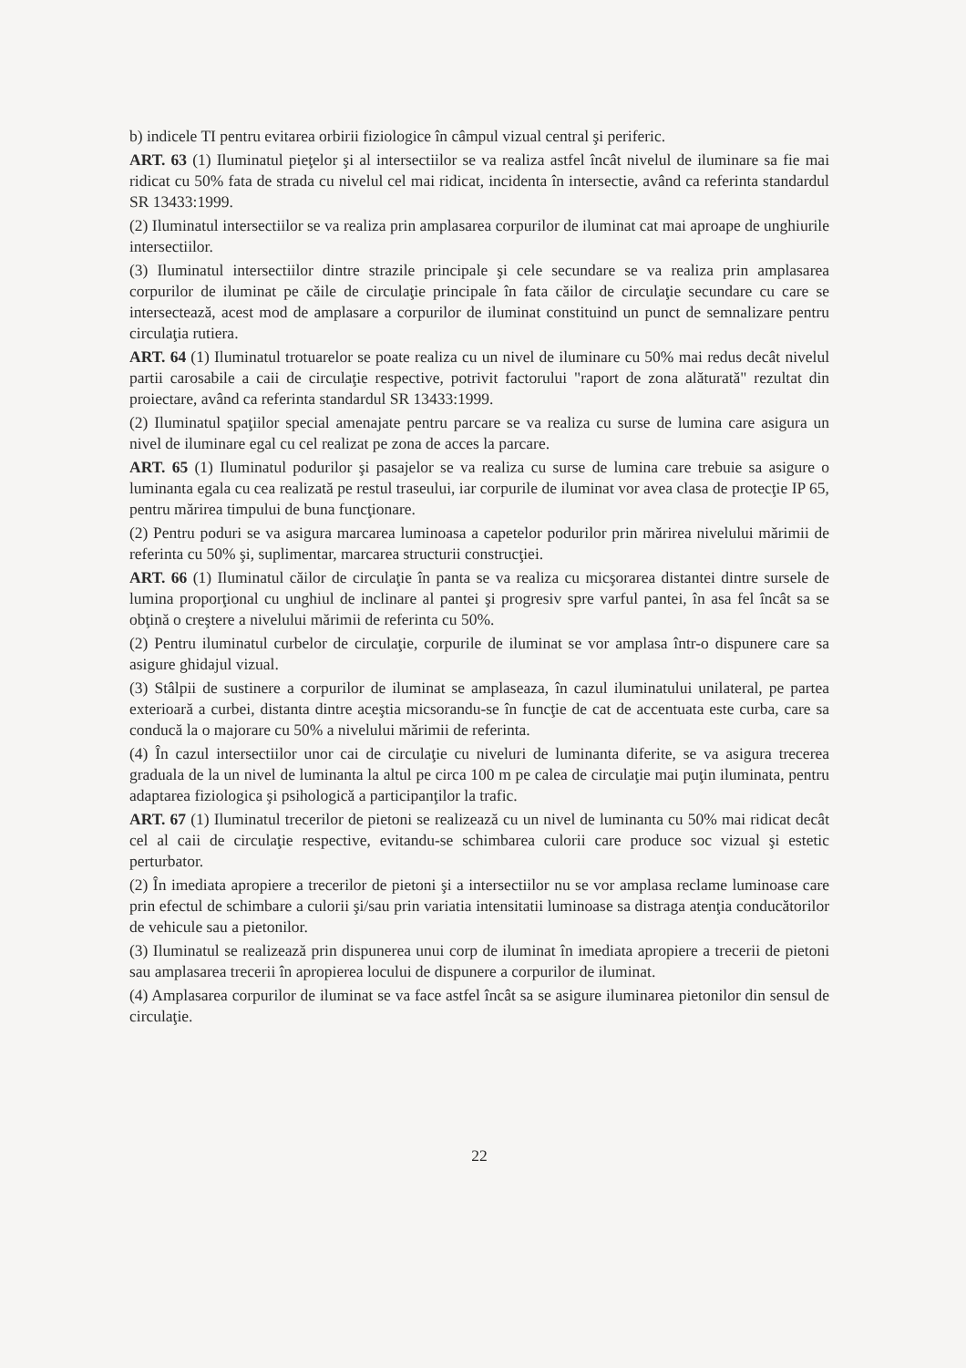b) indicele TI pentru evitarea orbirii fiziologice în câmpul vizual central şi periferic.
ART. 63 (1) Iluminatul pieţelor şi al intersectiilor se va realiza astfel încât nivelul de iluminare sa fie mai ridicat cu 50% fata de strada cu nivelul cel mai ridicat, incidenta în intersectie, având ca referinta standardul SR 13433:1999.
(2) Iluminatul intersectiilor se va realiza prin amplasarea corpurilor de iluminat cat mai aproape de unghiurile intersectiilor.
(3) Iluminatul intersectiilor dintre strazile principale şi cele secundare se va realiza prin amplasarea corpurilor de iluminat pe căile de circulaţie principale în fata căilor de circulaţie secundare cu care se intersectează, acest mod de amplasare a corpurilor de iluminat constituind un punct de semnalizare pentru circulaţia rutiera.
ART. 64 (1) Iluminatul trotuarelor se poate realiza cu un nivel de iluminare cu 50% mai redus decât nivelul partii carosabile a caii de circulaţie respective, potrivit factorului "raport de zona alăturată" rezultat din proiectare, având ca referinta standardul SR 13433:1999.
(2) Iluminatul spaţiilor special amenajate pentru parcare se va realiza cu surse de lumina care asigura un nivel de iluminare egal cu cel realizat pe zona de acces la parcare.
ART. 65 (1) Iluminatul podurilor şi pasajelor se va realiza cu surse de lumina care trebuie sa asigure o luminanta egala cu cea realizată pe restul traseului, iar corpurile de iluminat vor avea clasa de protecţie IP 65, pentru mărirea timpului de buna funcţionare.
(2) Pentru poduri se va asigura marcarea luminoasa a capetelor podurilor prin mărirea nivelului mărimii de referinta cu 50% şi, suplimentar, marcarea structurii construcţiei.
ART. 66 (1) Iluminatul căilor de circulaţie în panta se va realiza cu micşorarea distantei dintre sursele de lumina proporţional cu unghiul de inclinare al pantei şi progresiv spre varful pantei, în asa fel încât sa se obţină o creştere a nivelului mărimii de referinta cu 50%.
(2) Pentru iluminatul curbelor de circulaţie, corpurile de iluminat se vor amplasa într-o dispunere care sa asigure ghidajul vizual.
(3) Stâlpii de sustinere a corpurilor de iluminat se amplaseaza, în cazul iluminatului unilateral, pe partea exterioară a curbei, distanta dintre aceştia micsorandu-se în funcţie de cat de accentuata este curba, care sa conducă la o majorare cu 50% a nivelului mărimii de referinta.
(4) În cazul intersectiilor unor cai de circulaţie cu niveluri de luminanta diferite, se va asigura trecerea graduala de la un nivel de luminanta la altul pe circa 100 m pe calea de circulaţie mai puţin iluminata, pentru adaptarea fiziologica şi psihologică a participanţilor la trafic.
ART. 67 (1) Iluminatul trecerilor de pietoni se realizează cu un nivel de luminanta cu 50% mai ridicat decât cel al caii de circulaţie respective, evitandu-se schimbarea culorii care produce soc vizual şi estetic perturbator.
(2) În imediata apropiere a trecerilor de pietoni şi a intersectiilor nu se vor amplasa reclame luminoase care prin efectul de schimbare a culorii şi/sau prin variatia intensitatii luminoase sa distraga atenţia conducătorilor de vehicule sau a pietonilor.
(3) Iluminatul se realizează prin dispunerea unui corp de iluminat în imediata apropiere a trecerii de pietoni sau amplasarea trecerii în apropierea locului de dispunere a corpurilor de iluminat.
(4) Amplasarea corpurilor de iluminat se va face astfel încât sa se asigure iluminarea pietonilor din sensul de circulaţie.
22